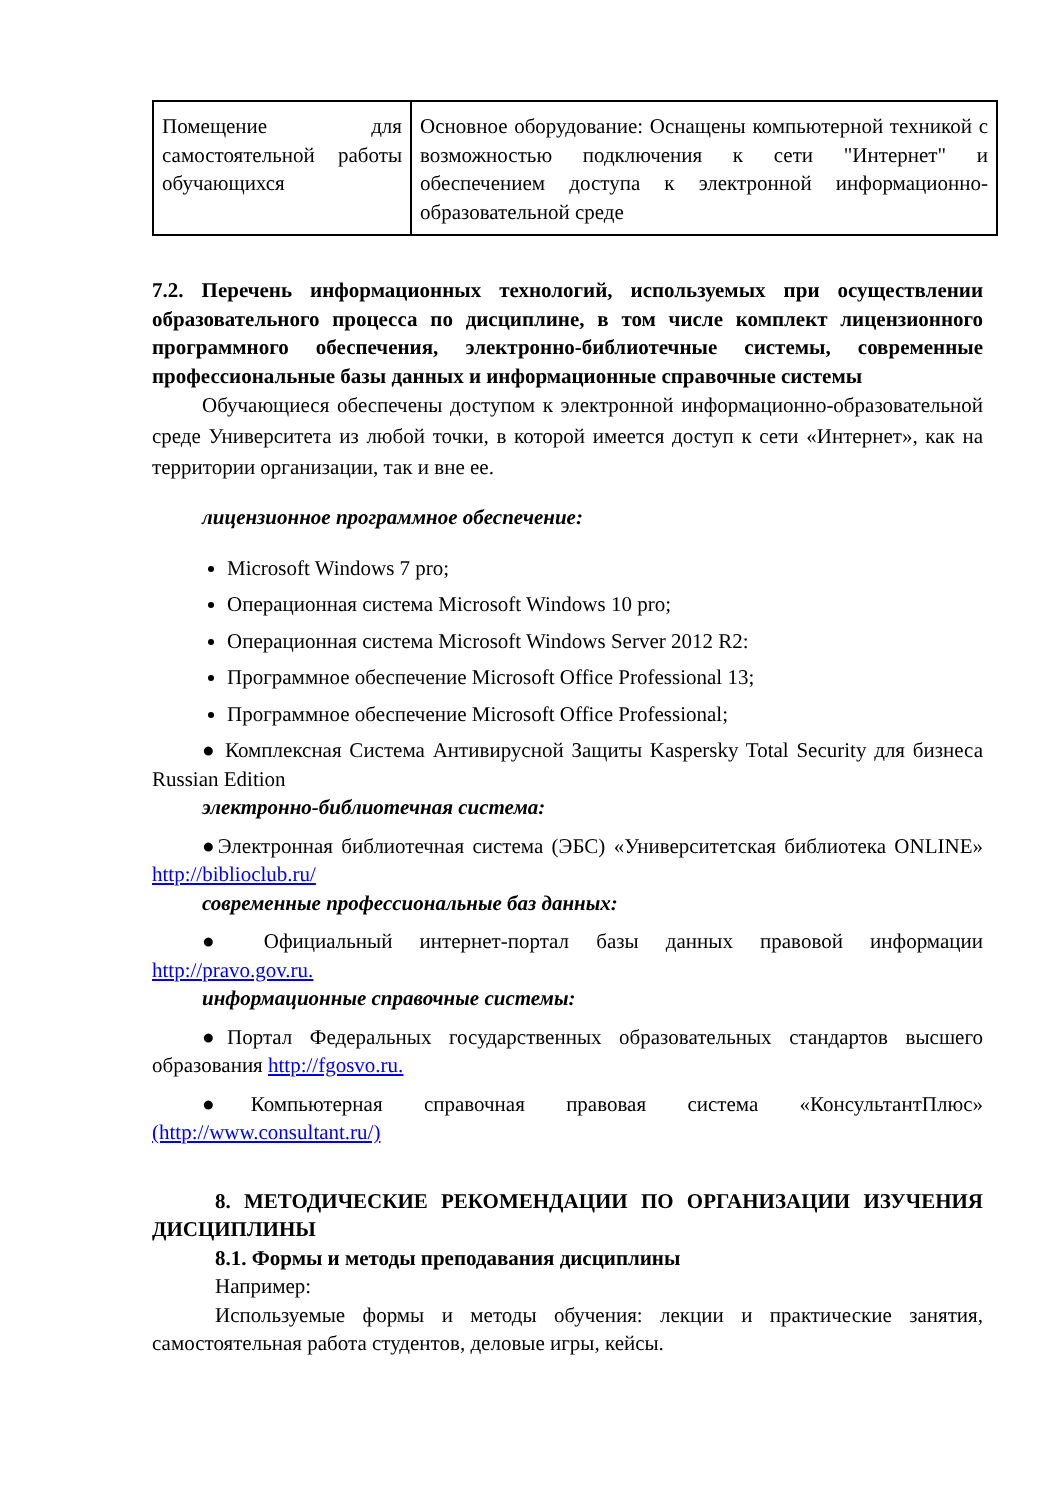| Помещение для самостоятельной работы обучающихся | Основное оборудование: Оснащены компьютерной техникой с возможностью подключения к сети "Интернет" и обеспечением доступа к электронной информационно-образовательной среде |
7.2. Перечень информационных технологий, используемых при осуществлении образовательного процесса по дисциплине, в том числе комплект лицензионного программного обеспечения, электронно-библиотечные системы, современные профессиональные базы данных и информационные справочные системы
Обучающиеся обеспечены доступом к электронной информационно-образовательной среде Университета из любой точки, в которой имеется доступ к сети «Интернет», как на территории организации, так и вне ее.
лицензионное программное обеспечение:
Microsoft Windows 7 pro;
Операционная система Microsoft Windows 10 pro;
Операционная система Microsoft Windows Server 2012 R2:
Программное обеспечение Microsoft Office Professional 13;
Программное обеспечение Microsoft Office Professional;
● Комплексная Система Антивирусной Защиты Kaspersky Total Security для бизнеса Russian Edition
электронно-библиотечная система:
●Электронная библиотечная система (ЭБС) «Университетская библиотека ONLINE» http://biblioclub.ru/
современные профессиональные баз данных:
● Официальный интернет-портал базы данных правовой информации http://pravo.gov.ru.
информационные справочные системы:
●Портал Федеральных государственных образовательных стандартов высшего образования http://fgosvo.ru.
●Компьютерная справочная правовая система «КонсультантПлюс» (http://www.consultant.ru/)
8. МЕТОДИЧЕСКИЕ РЕКОМЕНДАЦИИ ПО ОРГАНИЗАЦИИ ИЗУЧЕНИЯ ДИСЦИПЛИНЫ
8.1. Формы и методы преподавания дисциплины
Например:
Используемые формы и методы обучения: лекции и практические занятия, самостоятельная работа студентов, деловые игры, кейсы.